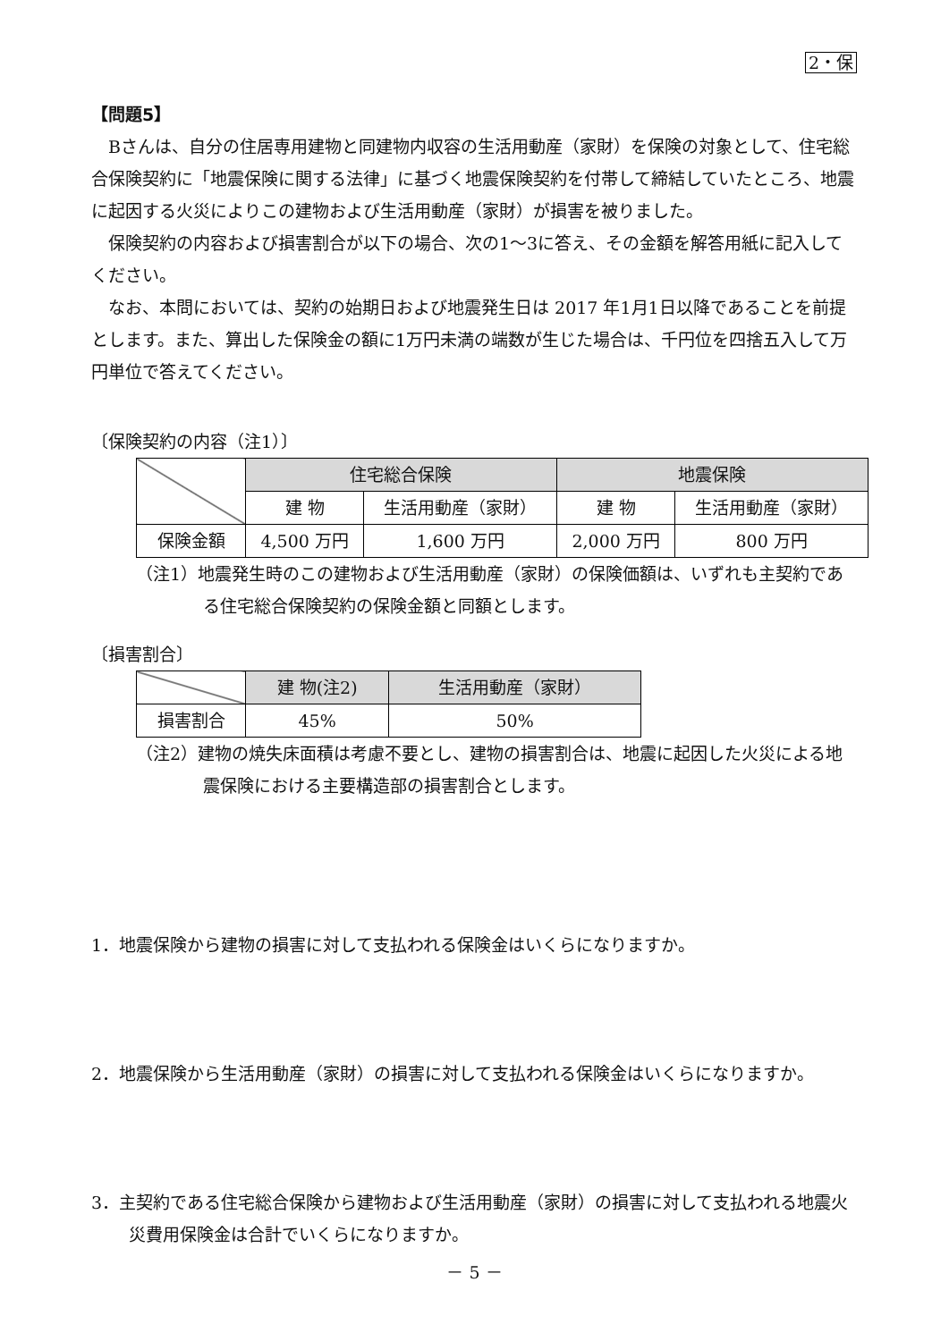2・保
【問題5】
Bさんは、自分の住居専用建物と同建物内収容の生活用動産（家財）を保険の対象として、住宅総合保険契約に「地震保険に関する法律」に基づく地震保険契約を付帯して締結していたところ、地震に起因する火災によりこの建物および生活用動産（家財）が損害を被りました。
保険契約の内容および損害割合が以下の場合、次の1～3に答え、その金額を解答用紙に記入してください。
なお、本問においては、契約の始期日および地震発生日は 2017 年1月1日以降であることを前提とします。また、算出した保険金の額に1万円未満の端数が生じた場合は、千円位を四捨五入して万円単位で答えてください。
〔保険契約の内容（注1）〕
| | 住宅総合保険 | | 地震保険 | |
| | 建 物 | 生活用動産（家財） | 建 物 | 生活用動産（家財） |
| 保険金額 | 4,500 万円 | 1,600 万円 | 2,000 万円 | 800 万円 |
（注1）地震発生時のこの建物および生活用動産（家財）の保険価額は、いずれも主契約である住宅総合保険契約の保険金額と同額とします。
〔損害割合〕
| | 建 物(注2) | 生活用動産（家財） |
| 損害割合 | 45% | 50% |
（注2）建物の焼失床面積は考慮不要とし、建物の損害割合は、地震に起因した火災による地震保険における主要構造部の損害割合とします。
1．地震保険から建物の損害に対して支払われる保険金はいくらになりますか。
2．地震保険から生活用動産（家財）の損害に対して支払われる保険金はいくらになりますか。
3．主契約である住宅総合保険から建物および生活用動産（家財）の損害に対して支払われる地震火災費用保険金は合計でいくらになりますか。
－ 5 －